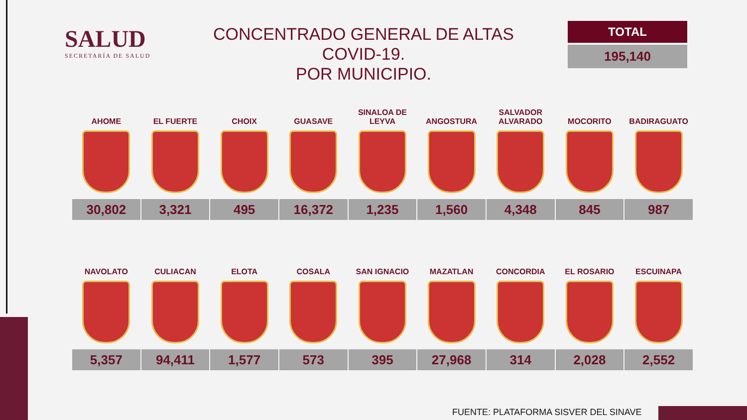SALUD
SECRETARÍA DE SALUD
CONCENTRADO GENERAL DE ALTAS COVID-19.
POR MUNICIPIO.
TOTAL
195,140
| AHOME | EL FUERTE | CHOIX | GUASAVE | SINALOA DE LEYVA | ANGOSTURA | SALVADOR ALVARADO | MOCORITO | BADIRAGUATO |
| --- | --- | --- | --- | --- | --- | --- | --- | --- |
| 30,802 | 3,321 | 495 | 16,372 | 1,235 | 1,560 | 4,348 | 845 | 987 |
| NAVOLATO | CULIACAN | ELOTA | COSALA | SAN IGNACIO | MAZATLAN | CONCORDIA | EL ROSARIO | ESCUINAPA |
| --- | --- | --- | --- | --- | --- | --- | --- | --- |
| 5,357 | 94,411 | 1,577 | 573 | 395 | 27,968 | 314 | 2,028 | 2,552 |
FUENTE: PLATAFORMA SISVER DEL SINAVE